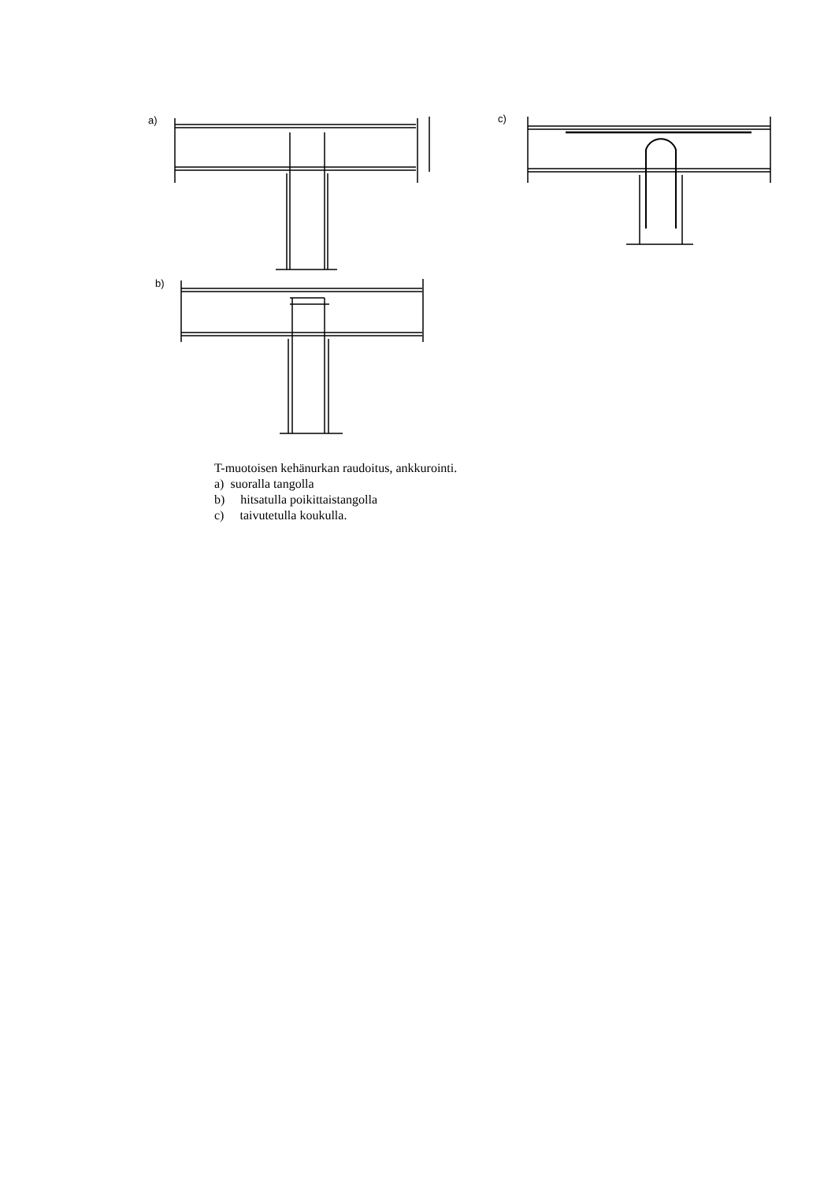a) c)
b)
T-muotoisen kehänurkan raudoitus, ankkurointi.
a) suoralla tangolla
b) hitsatulla poikittaistangolla
c) taivutetulla koukulla.